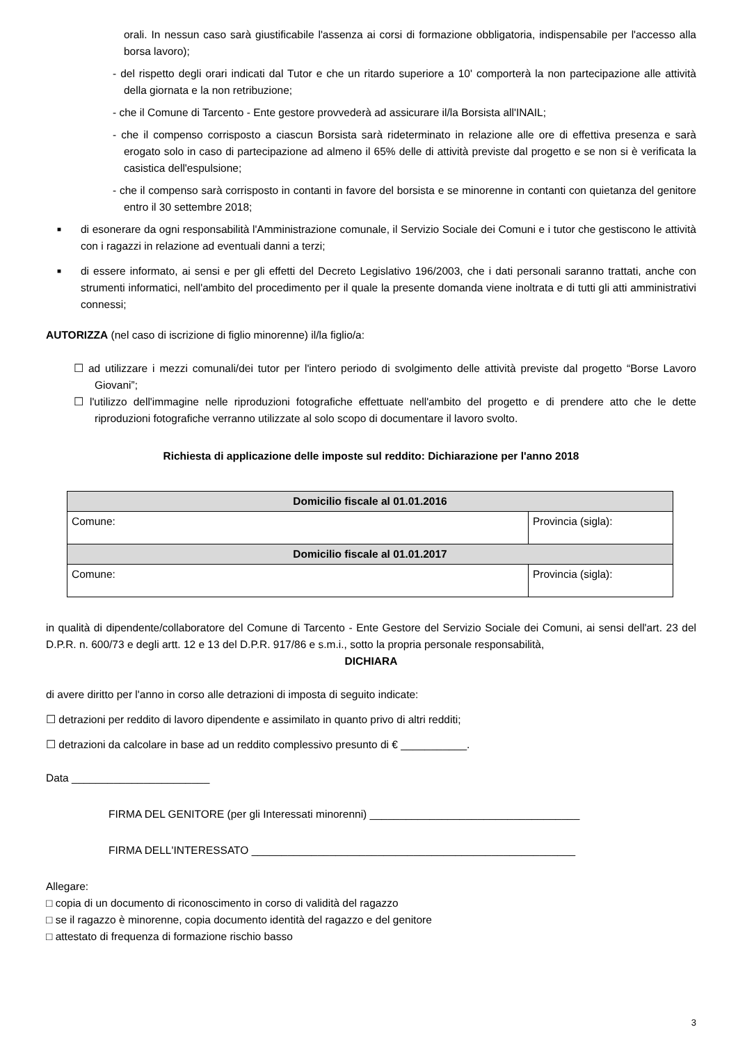orali. In nessun caso sarà giustificabile l'assenza ai corsi di formazione obbligatoria, indispensabile per l'accesso alla borsa lavoro);
- del rispetto degli orari indicati dal Tutor e che un ritardo superiore a 10' comporterà la non partecipazione alle attività della giornata e la non retribuzione;
- che il Comune di Tarcento - Ente gestore provvederà ad assicurare il/la Borsista all'INAIL;
- che il compenso corrisposto a ciascun Borsista sarà rideterminato in relazione alle ore di effettiva presenza e sarà erogato solo in caso di partecipazione ad almeno il 65% delle di attività previste dal progetto e se non si è verificata la casistica dell'espulsione;
- che il compenso sarà corrisposto in contanti in favore del borsista e se minorenne in contanti con quietanza del genitore entro il 30 settembre 2018;
■
di esonerare da ogni responsabilità l'Amministrazione comunale, il Servizio Sociale dei Comuni e i tutor che gestiscono le attività con i ragazzi in relazione ad eventuali danni a terzi;
■
di essere informato, ai sensi e per gli effetti del Decreto Legislativo 196/2003, che i dati personali saranno trattati, anche con strumenti informatici, nell'ambito del procedimento per il quale la presente domanda viene inoltrata e di tutti gli atti amministrativi connessi;
AUTORIZZA (nel caso di iscrizione di figlio minorenne) il/la figlio/a:
☐ ad utilizzare i mezzi comunali/dei tutor per l'intero periodo di svolgimento delle attività previste dal progetto “Borse Lavoro Giovani”;
☐ l'utilizzo dell'immagine nelle riproduzioni fotografiche effettuate nell'ambito del progetto e di prendere atto che le dette riproduzioni fotografiche verranno utilizzate al solo scopo di documentare il lavoro svolto.
Richiesta di applicazione delle imposte sul reddito: Dichiarazione per l'anno 2018
| Domicilio fiscale al 01.01.2016 | |
| --- | --- |
| Comune: | Provincia (sigla): |
| Domicilio fiscale al 01.01.2017 | |
| Comune: | Provincia (sigla): |
in qualità di dipendente/collaboratore del Comune di Tarcento - Ente Gestore del Servizio Sociale dei Comuni, ai sensi dell'art. 23 del D.P.R. n. 600/73 e degli artt. 12 e 13 del D.P.R. 917/86 e s.m.i., sotto la propria personale responsabilità,
DICHIARA
di avere diritto per l'anno in corso alle detrazioni di imposta di seguito indicate:
☐ detrazioni per reddito di lavoro dipendente e assimilato in quanto privo di altri redditi;
☐ detrazioni da calcolare in base ad un reddito complessivo presunto di € ___________.
Data _______________________
FIRMA DEL GENITORE (per gli Interessati minorenni) ___________________________________
FIRMA DELL'INTERESSATO ______________________________________________________
Allegare:
□ copia di un documento di riconoscimento in corso di validità del ragazzo
□ se il ragazzo è minorenne, copia documento identità del ragazzo e del genitore
□ attestato di frequenza di formazione rischio basso
3